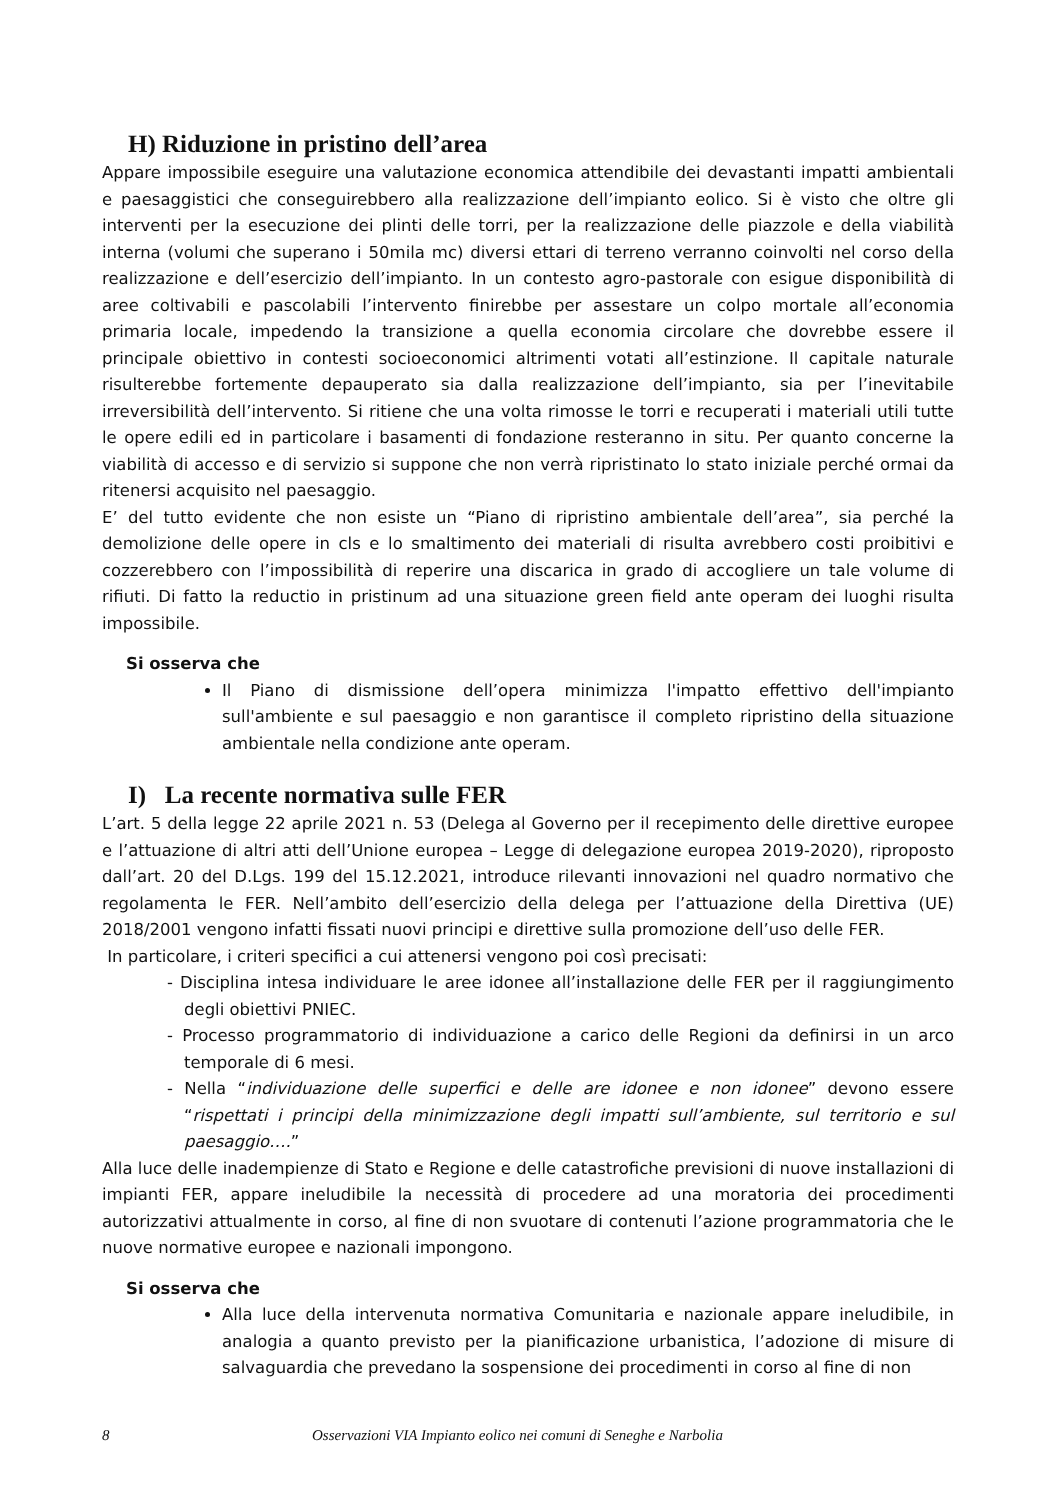H) Riduzione in pristino dell’area
Appare impossibile eseguire una valutazione economica attendibile dei devastanti impatti ambientali e paesaggistici che conseguirebbero alla realizzazione dell’impianto eolico. Si è visto che oltre gli interventi per la esecuzione dei plinti delle torri, per la realizzazione delle piazzole e della viabilità interna (volumi che superano i 50mila mc) diversi ettari di terreno verranno coinvolti nel corso della realizzazione e dell’esercizio dell’impianto. In un contesto agro-pastorale con esigue disponibilità di aree coltivabili e pascolabili l’intervento finirebbe per assestare un colpo mortale all’economia primaria locale, impedendo la transizione a quella economia circolare che dovrebbe essere il principale obiettivo in contesti socioeconomici altrimenti votati all’estinzione. Il capitale naturale risulterebbe fortemente depauperato sia dalla realizzazione dell’impianto, sia per l’inevitabile irreversibilità dell’intervento. Si ritiene che una volta rimosse le torri e recuperati i materiali utili tutte le opere edili ed in particolare i basamenti di fondazione resteranno in situ. Per quanto concerne la viabilità di accesso e di servizio si suppone che non verrà ripristinato lo stato iniziale perché ormai da ritenersi acquisito nel paesaggio.
E’ del tutto evidente che non esiste un “Piano di ripristino ambientale dell’area”, sia perché la demolizione delle opere in cls e lo smaltimento dei materiali di risulta avrebbero costi proibitivi e cozzerebbero con l’impossibilità di reperire una discarica in grado di accogliere un tale volume di rifiuti. Di fatto la reductio in pristinum ad una situazione green field ante operam dei luoghi risulta impossibile.
Si osserva che
Il Piano di dismissione dell’opera minimizza l'impatto effettivo dell'impianto sull'ambiente e sul paesaggio e non garantisce il completo ripristino della situazione ambientale nella condizione ante operam.
I) La recente normativa sulle FER
L’art. 5 della legge 22 aprile 2021 n. 53 (Delega al Governo per il recepimento delle direttive europee e l’attuazione di altri atti dell’Unione europea – Legge di delegazione europea 2019-2020), riproposto dall’art. 20 del D.Lgs. 199 del 15.12.2021, introduce rilevanti innovazioni nel quadro normativo che regolamenta le FER. Nell’ambito dell’esercizio della delega per l’attuazione della Direttiva (UE) 2018/2001 vengono infatti fissati nuovi principi e direttive sulla promozione dell’uso delle FER.
In particolare, i criteri specifici a cui attenersi vengono poi così precisati:
- Disciplina intesa individuare le aree idonee all’installazione delle FER per il raggiungimento degli obiettivi PNIEC.
- Processo programmatorio di individuazione a carico delle Regioni da definirsi in un arco temporale di 6 mesi.
- Nella “individuazione delle superfici e delle are idonee e non idonee” devono essere “rispettati i principi della minimizzazione degli impatti sull’ambiente, sul territorio e sul paesaggio….”
Alla luce delle inadempienze di Stato e Regione e delle catastrofiche previsioni di nuove installazioni di impianti FER, appare ineludibile la necessità di procedere ad una moratoria dei procedimenti autorizzativi attualmente in corso, al fine di non svuotare di contenuti l’azione programmatoria che le nuove normative europee e nazionali impongono.
Si osserva che
Alla luce della intervenuta normativa Comunitaria e nazionale appare ineludibile, in analogia a quanto previsto per la pianificazione urbanistica, l’adozione di misure di salvaguardia che prevedano la sospensione dei procedimenti in corso al fine di non
8 Osservazioni VIA Impianto eolico nei comuni di Seneghe e Narbolia